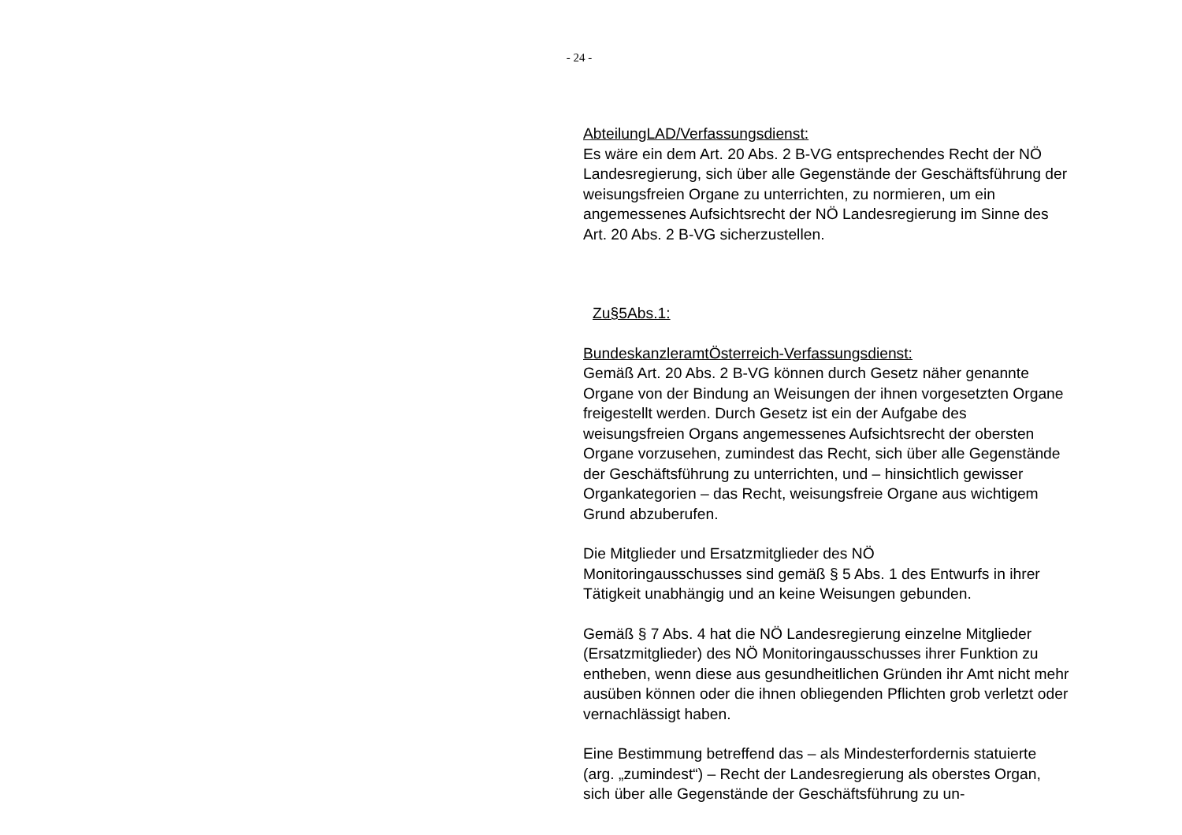- 24 -
AbteilungLAD/Verfassungsdienst:
Es wäre ein dem Art. 20 Abs. 2 B-VG entsprechendes Recht der NÖ Landesregierung, sich über alle Gegenstände der Geschäfts­führung der weisungsfreien Organe zu unterrichten, zu normieren, um ein angemessenes Aufsichtsrecht der NÖ Landesregierung im Sinne des Art. 20 Abs. 2 B-VG sicherzustellen.
Zu§5Abs.1:
BundeskanzleramtÖsterreich-Verfassungsdienst:
Gemäß Art. 20 Abs. 2 B-VG können durch Gesetz näher genann­te Organe von der Bindung an Weisungen der ihnen vorgesetzten Organe freigestellt werden. Durch Gesetz ist ein der Aufgabe des weisungsfreien Organs angemessenes Aufsichtsrecht der obers­ten Organe vorzusehen, zumindest das Recht, sich über alle Ge­genstände der Geschäftsführung zu unterrichten, und – hinsicht­lich gewisser Organkategorien – das Recht, weisungsfreie Orga­ne aus wichtigem Grund abzuberufen.
Die Mitglieder und Ersatzmitglieder des NÖ
Monitoringausschusses sind gemäß § 5 Abs. 1 des Entwurfs in ihrer Tätigkeit unabhängig und an keine Weisungen gebunden.
Gemäß § 7 Abs. 4 hat die NÖ Landesregierung einzelne Mitglie­der (Ersatzmitglieder) des NÖ Monitoringausschusses ihrer Funk­tion zu entheben, wenn diese aus gesundheitlichen Gründen ihr Amt nicht mehr ausüben können oder die ihnen obliegenden Pflichten grob verletzt oder vernachlässigt haben.
Eine Bestimmung betreffend das – als Mindesterfordernis statu­ierte (arg. „zumindest“) – Recht der Landesregierung als oberstes Organ, sich über alle Gegenstände der Geschäftsführung zu un-